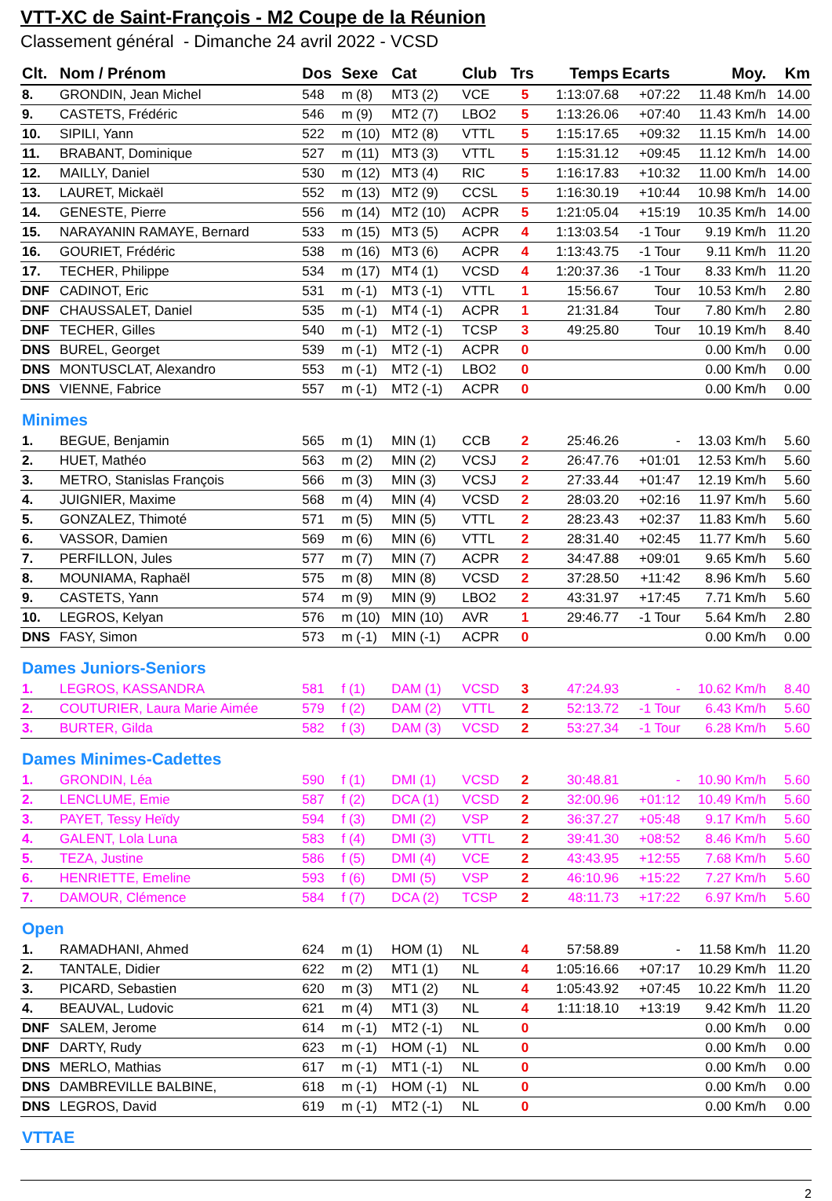VTT-XC de Saint-François - M2 Coupe de la Réunion
Classement général - Dimanche 24 avril 2022 - VCSD
| Clt. | Nom / Prénom | Dos | Sexe | Cat | Club | Trs | Temps | Ecarts | Moy. | Km |
| --- | --- | --- | --- | --- | --- | --- | --- | --- | --- | --- |
| 8. | GRONDIN, Jean Michel | 548 | m (8) | MT3 (2) | VCE | 5 | 1:13:07.68 | +07:22 | 11.48 Km/h | 14.00 |
| 9. | CASTETS, Frédéric | 546 | m (9) | MT2 (7) | LBO2 | 5 | 1:13:26.06 | +07:40 | 11.43 Km/h | 14.00 |
| 10. | SIPILI, Yann | 522 | m (10) | MT2 (8) | VTTL | 5 | 1:15:17.65 | +09:32 | 11.15 Km/h | 14.00 |
| 11. | BRABANT, Dominique | 527 | m (11) | MT3 (3) | VTTL | 5 | 1:15:31.12 | +09:45 | 11.12 Km/h | 14.00 |
| 12. | MAILLY, Daniel | 530 | m (12) | MT3 (4) | RIC | 5 | 1:16:17.83 | +10:32 | 11.00 Km/h | 14.00 |
| 13. | LAURET, Mickaël | 552 | m (13) | MT2 (9) | CCSL | 5 | 1:16:30.19 | +10:44 | 10.98 Km/h | 14.00 |
| 14. | GENESTE, Pierre | 556 | m (14) | MT2 (10) | ACPR | 5 | 1:21:05.04 | +15:19 | 10.35 Km/h | 14.00 |
| 15. | NARAYANIN RAMAYE, Bernard | 533 | m (15) | MT3 (5) | ACPR | 4 | 1:13:03.54 | -1 Tour | 9.19 Km/h | 11.20 |
| 16. | GOURIET, Frédéric | 538 | m (16) | MT3 (6) | ACPR | 4 | 1:13:43.75 | -1 Tour | 9.11 Km/h | 11.20 |
| 17. | TECHER, Philippe | 534 | m (17) | MT4 (1) | VCSD | 4 | 1:20:37.36 | -1 Tour | 8.33 Km/h | 11.20 |
| DNF | CADINOT, Eric | 531 | m (-1) | MT3 (-1) | VTTL | 1 | 15:56.67 | Tour | 10.53 Km/h | 2.80 |
| DNF | CHAUSSALET, Daniel | 535 | m (-1) | MT4 (-1) | ACPR | 1 | 21:31.84 | Tour | 7.80 Km/h | 2.80 |
| DNF | TECHER, Gilles | 540 | m (-1) | MT2 (-1) | TCSP | 3 | 49:25.80 | Tour | 10.19 Km/h | 8.40 |
| DNS | BUREL, Georget | 539 | m (-1) | MT2 (-1) | ACPR | 0 | | | 0.00 Km/h | 0.00 |
| DNS | MONTUSCLAT, Alexandro | 553 | m (-1) | MT2 (-1) | LBO2 | 0 | | | 0.00 Km/h | 0.00 |
| DNS | VIENNE, Fabrice | 557 | m (-1) | MT2 (-1) | ACPR | 0 | | | 0.00 Km/h | 0.00 |
| Minimes | | | | | | | | | | |
| 1. | BEGUE, Benjamin | 565 | m (1) | MIN (1) | CCB | 2 | 25:46.26 | - | 13.03 Km/h | 5.60 |
| 2. | HUET, Mathéo | 563 | m (2) | MIN (2) | VCSJ | 2 | 26:47.76 | +01:01 | 12.53 Km/h | 5.60 |
| 3. | METRO, Stanislas François | 566 | m (3) | MIN (3) | VCSJ | 2 | 27:33.44 | +01:47 | 12.19 Km/h | 5.60 |
| 4. | JUIGNIER, Maxime | 568 | m (4) | MIN (4) | VCSD | 2 | 28:03.20 | +02:16 | 11.97 Km/h | 5.60 |
| 5. | GONZALEZ, Thimoté | 571 | m (5) | MIN (5) | VTTL | 2 | 28:23.43 | +02:37 | 11.83 Km/h | 5.60 |
| 6. | VASSOR, Damien | 569 | m (6) | MIN (6) | VTTL | 2 | 28:31.40 | +02:45 | 11.77 Km/h | 5.60 |
| 7. | PERFILLON, Jules | 577 | m (7) | MIN (7) | ACPR | 2 | 34:47.88 | +09:01 | 9.65 Km/h | 5.60 |
| 8. | MOUNIAMA, Raphaël | 575 | m (8) | MIN (8) | VCSD | 2 | 37:28.50 | +11:42 | 8.96 Km/h | 5.60 |
| 9. | CASTETS, Yann | 574 | m (9) | MIN (9) | LBO2 | 2 | 43:31.97 | +17:45 | 7.71 Km/h | 5.60 |
| 10. | LEGROS, Kelyan | 576 | m (10) | MIN (10) | AVR | 1 | 29:46.77 | -1 Tour | 5.64 Km/h | 2.80 |
| DNS | FASY, Simon | 573 | m (-1) | MIN (-1) | ACPR | 0 | | | 0.00 Km/h | 0.00 |
| Dames Juniors-Seniors | | | | | | | | | | |
| 1. | LEGROS, KASSANDRA | 581 | f (1) | DAM (1) | VCSD | 3 | 47:24.93 | - | 10.62 Km/h | 8.40 |
| 2. | COUTURIER, Laura Marie Aimée | 579 | f (2) | DAM (2) | VTTL | 2 | 52:13.72 | -1 Tour | 6.43 Km/h | 5.60 |
| 3. | BURTER, Gilda | 582 | f (3) | DAM (3) | VCSD | 2 | 53:27.34 | -1 Tour | 6.28 Km/h | 5.60 |
| Dames Minimes-Cadettes | | | | | | | | | | |
| 1. | GRONDIN, Léa | 590 | f (1) | DMI (1) | VCSD | 2 | 30:48.81 | - | 10.90 Km/h | 5.60 |
| 2. | LENCLUME, Emie | 587 | f (2) | DCA (1) | VCSD | 2 | 32:00.96 | +01:12 | 10.49 Km/h | 5.60 |
| 3. | PAYET, Tessy Heïdy | 594 | f (3) | DMI (2) | VSP | 2 | 36:37.27 | +05:48 | 9.17 Km/h | 5.60 |
| 4. | GALENT, Lola Luna | 583 | f (4) | DMI (3) | VTTL | 2 | 39:41.30 | +08:52 | 8.46 Km/h | 5.60 |
| 5. | TEZA, Justine | 586 | f (5) | DMI (4) | VCE | 2 | 43:43.95 | +12:55 | 7.68 Km/h | 5.60 |
| 6. | HENRIETTE, Emeline | 593 | f (6) | DMI (5) | VSP | 2 | 46:10.96 | +15:22 | 7.27 Km/h | 5.60 |
| 7. | DAMOUR, Clémence | 584 | f (7) | DCA (2) | TCSP | 2 | 48:11.73 | +17:22 | 6.97 Km/h | 5.60 |
| Open | | | | | | | | | | |
| 1. | RAMADHANI, Ahmed | 624 | m (1) | HOM (1) | NL | 4 | 57:58.89 | - | 11.58 Km/h | 11.20 |
| 2. | TANTALE, Didier | 622 | m (2) | MT1 (1) | NL | 4 | 1:05:16.66 | +07:17 | 10.29 Km/h | 11.20 |
| 3. | PICARD, Sebastien | 620 | m (3) | MT1 (2) | NL | 4 | 1:05:43.92 | +07:45 | 10.22 Km/h | 11.20 |
| 4. | BEAUVAL, Ludovic | 621 | m (4) | MT1 (3) | NL | 4 | 1:11:18.10 | +13:19 | 9.42 Km/h | 11.20 |
| DNF | SALEM, Jerome | 614 | m (-1) | MT2 (-1) | NL | 0 | | | 0.00 Km/h | 0.00 |
| DNF | DARTY, Rudy | 623 | m (-1) | HOM (-1) | NL | 0 | | | 0.00 Km/h | 0.00 |
| DNS | MERLO, Mathias | 617 | m (-1) | MT1 (-1) | NL | 0 | | | 0.00 Km/h | 0.00 |
| DNS | DAMBREVILLE BALBINE, | 618 | m (-1) | HOM (-1) | NL | 0 | | | 0.00 Km/h | 0.00 |
| DNS | LEGROS, David | 619 | m (-1) | MT2 (-1) | NL | 0 | | | 0.00 Km/h | 0.00 |
| VTTAE | | | | | | | | | | |
2